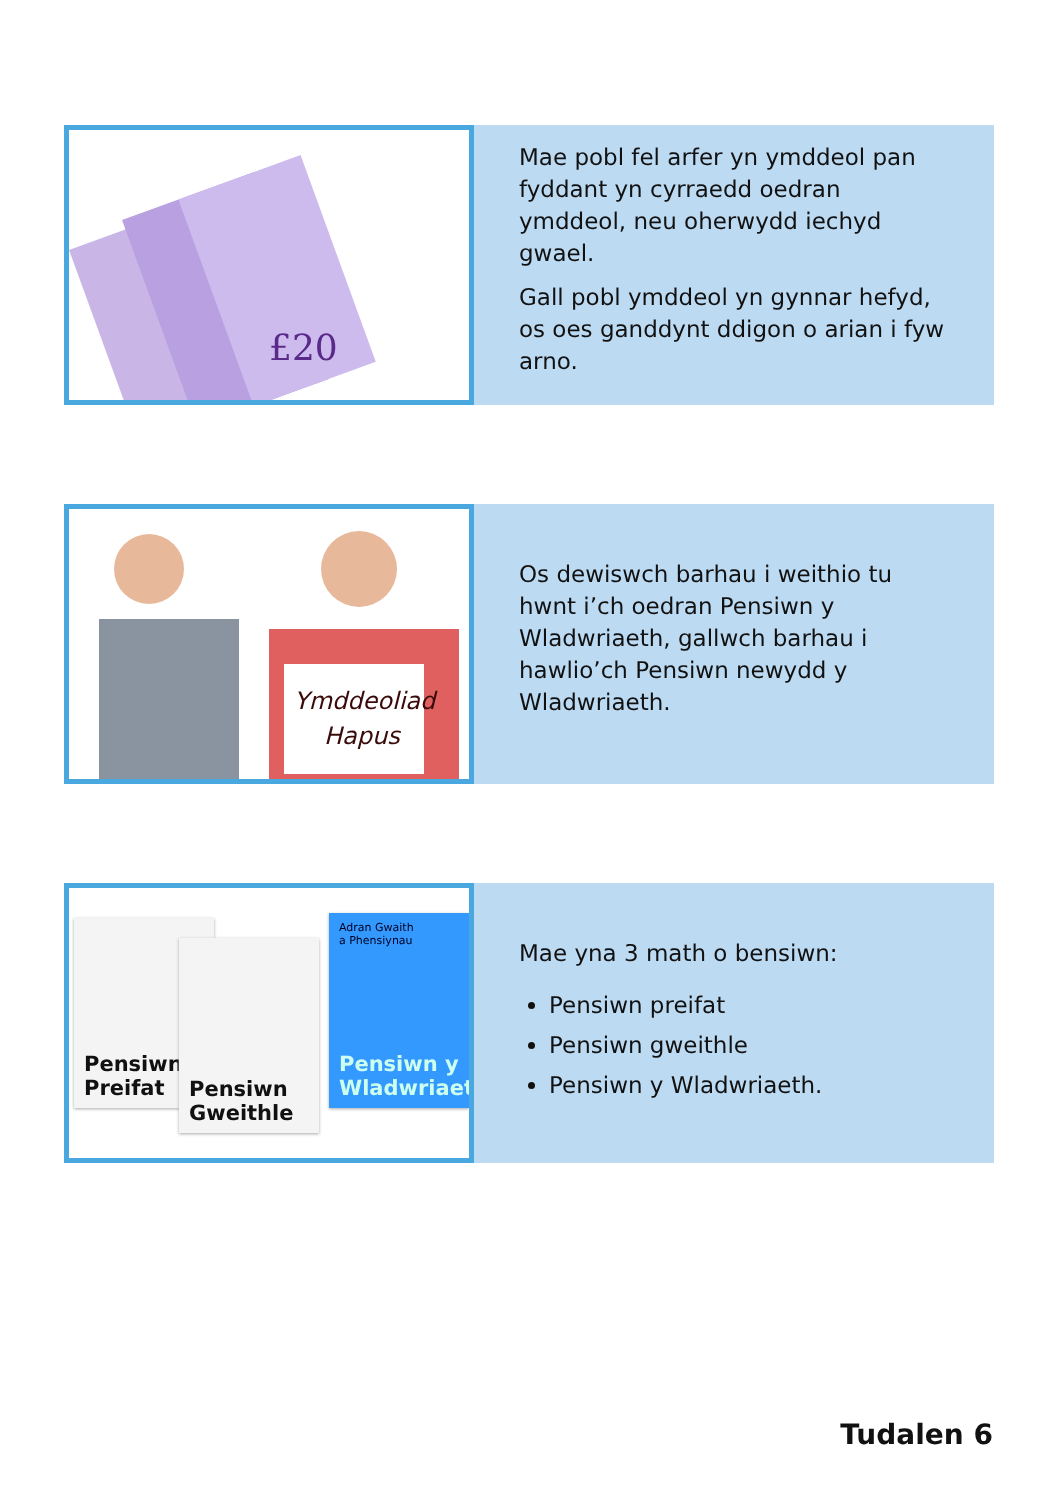£20
Mae pobl fel arfer yn ymddeol pan fyddant yn cyrraedd oedran ymddeol, neu oherwydd iechyd gwael.
Gall pobl ymddeol yn gynnar hefyd, os oes ganddynt ddigon o arian i fyw arno.
Ymddeoliad
Hapus
Os dewiswch barhau i weithio tu hwnt i’ch oedran Pensiwn y Wladwriaeth, gallwch barhau i hawlio’ch Pensiwn newydd y Wladwriaeth.
Pensiwn Preifat
Pensiwn Gweithle
Adran Gwaith
a Phensiynau
Pensiwn y Wladwriaeth
Mae yna 3 math o bensiwn:
Pensiwn preifat
Pensiwn gweithle
Pensiwn y Wladwriaeth.
Tudalen 6